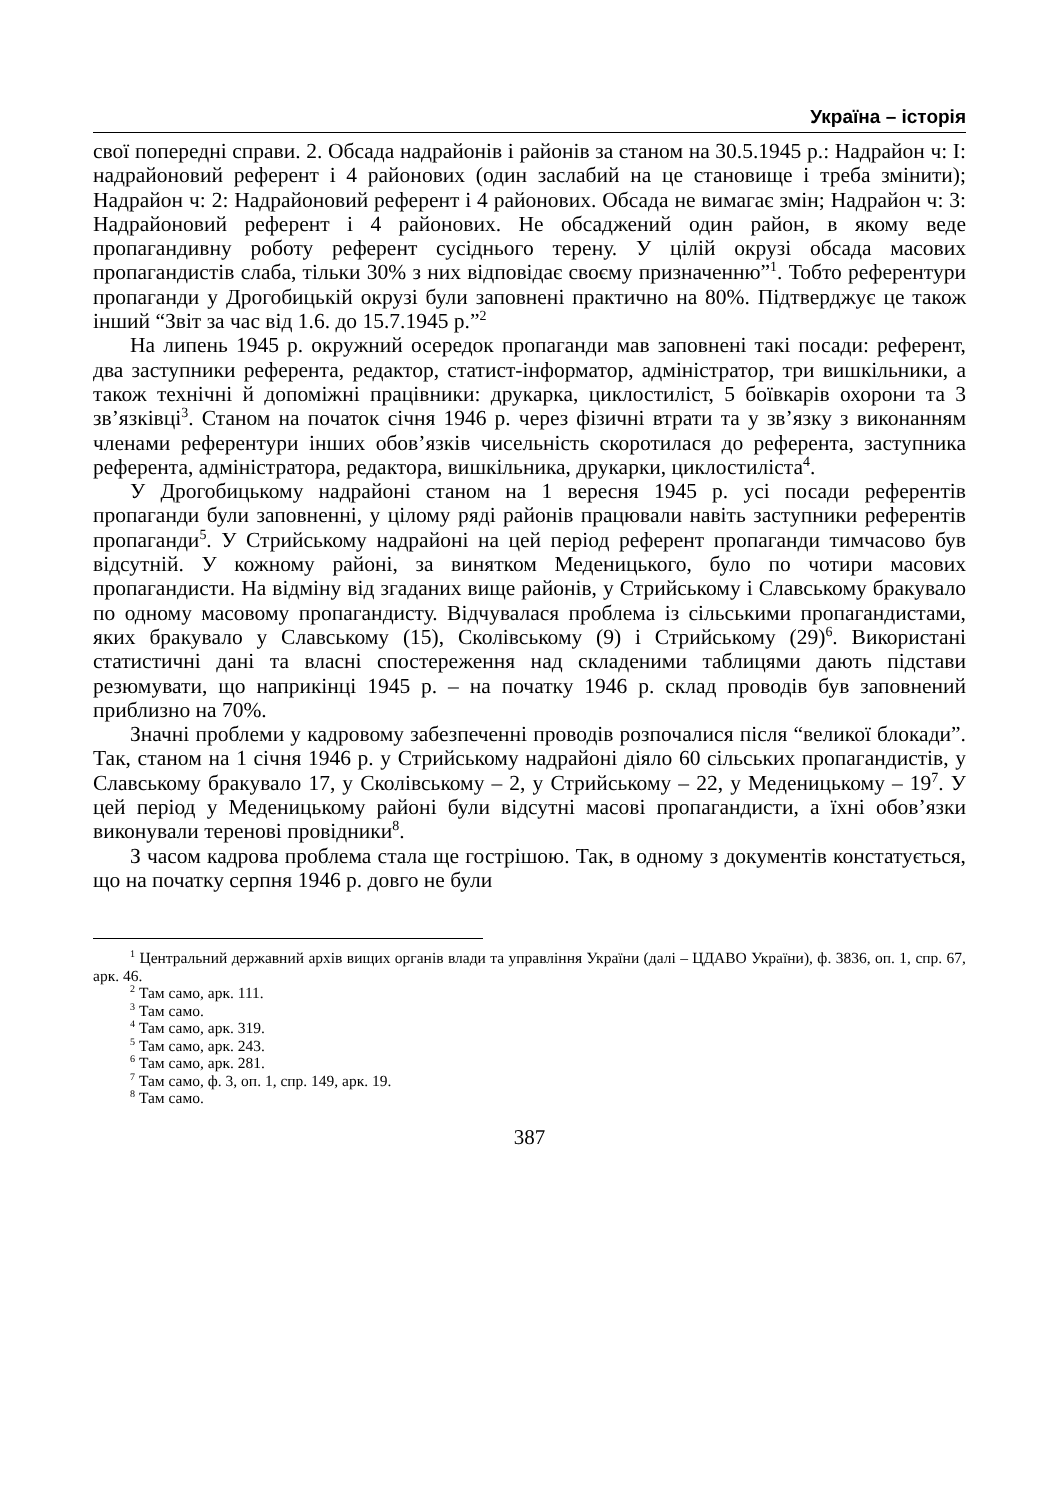Україна – історія
свої попередні справи. 2. Обсада надрайонів і районів за станом на 30.5.1945 р.: Надрайон ч: І: надрайоновий референт і 4 районових (один заслабий на це становище і треба змінити); Надрайон ч: 2: Надрайоновий референт і 4 районових. Обсада не вимагає змін; Надрайон ч: 3: Надрайоновий референт і 4 районових. Не обсаджений один район, в якому веде пропагандивну роботу референт сусіднього терену. У цілій окрузі обсада масових пропагандистів слаба, тільки 30% з них відповідає своєму призначенню”<sup>1</sup>. Тобто референтури пропаганди у Дрогобицькій окрузі були заповнені практично на 80%. Підтверджує це також інший “Звіт за час від 1.6. до 15.7.1945 р.”<sup>2</sup>
На липень 1945 р. окружний осередок пропаганди мав заповнені такі посади: референт, два заступники референта, редактор, статист-інформатор, адміністратор, три вишкільники, а також технічні й допоміжні працівники: друкарка, циклостиліст, 5 боївкарів охорони та 3 зв’язківці<sup>3</sup>. Станом на початок січня 1946 р. через фізичні втрати та у зв’язку з виконанням членами референтури інших обов’язків чисельність скоротилася до референта, заступника референта, адміністратора, редактора, вишкільника, друкарки, циклостиліста<sup>4</sup>.
У Дрогобицькому надрайоні станом на 1 вересня 1945 р. усі посади референтів пропаганди були заповненні, у цілому ряді районів працювали навіть заступники референтів пропаганди<sup>5</sup>. У Стрийському надрайоні на цей період референт пропаганди тимчасово був відсутній. У кожному районі, за винятком Меденицького, було по чотири масових пропагандисти. На відміну від згаданих вище районів, у Стрийському і Славському бракувало по одному масовому пропагандисту. Відчувалася проблема із сільськими пропагандистами, яких бракувало у Славському (15), Сколівському (9) і Стрийському (29)<sup>6</sup>. Використані статистичні дані та власні спостереження над складеними таблицями дають підстави резюмувати, що наприкінці 1945 р. – на початку 1946 р. склад проводів був заповнений приблизно на 70%.
Значні проблеми у кадровому забезпеченні проводів розпочалися після “великої блокади”. Так, станом на 1 січня 1946 р. у Стрийському надрайоні діяло 60 сільських пропагандистів, у Славському бракувало 17, у Сколівському – 2, у Стрийському – 22, у Меденицькому – 19<sup>7</sup>. У цей період у Меденицькому районі були відсутні масові пропагандисти, а їхні обов’язки виконували теренові провідники<sup>8</sup>.
З часом кадрова проблема стала ще гострішою. Так, в одному з документів констатується, що на початку серпня 1946 р. довго не були
<sup>1</sup> Центральний державний архів вищих органів влади та управління України (далі – ЦДАВО України), ф. 3836, оп. 1, спр. 67, арк. 46.
<sup>2</sup> Там само, арк. 111.
<sup>3</sup> Там само.
<sup>4</sup> Там само, арк. 319.
<sup>5</sup> Там само, арк. 243.
<sup>6</sup> Там само, арк. 281.
<sup>7</sup> Там само, ф. 3, оп. 1, спр. 149, арк. 19.
<sup>8</sup> Там само.
387